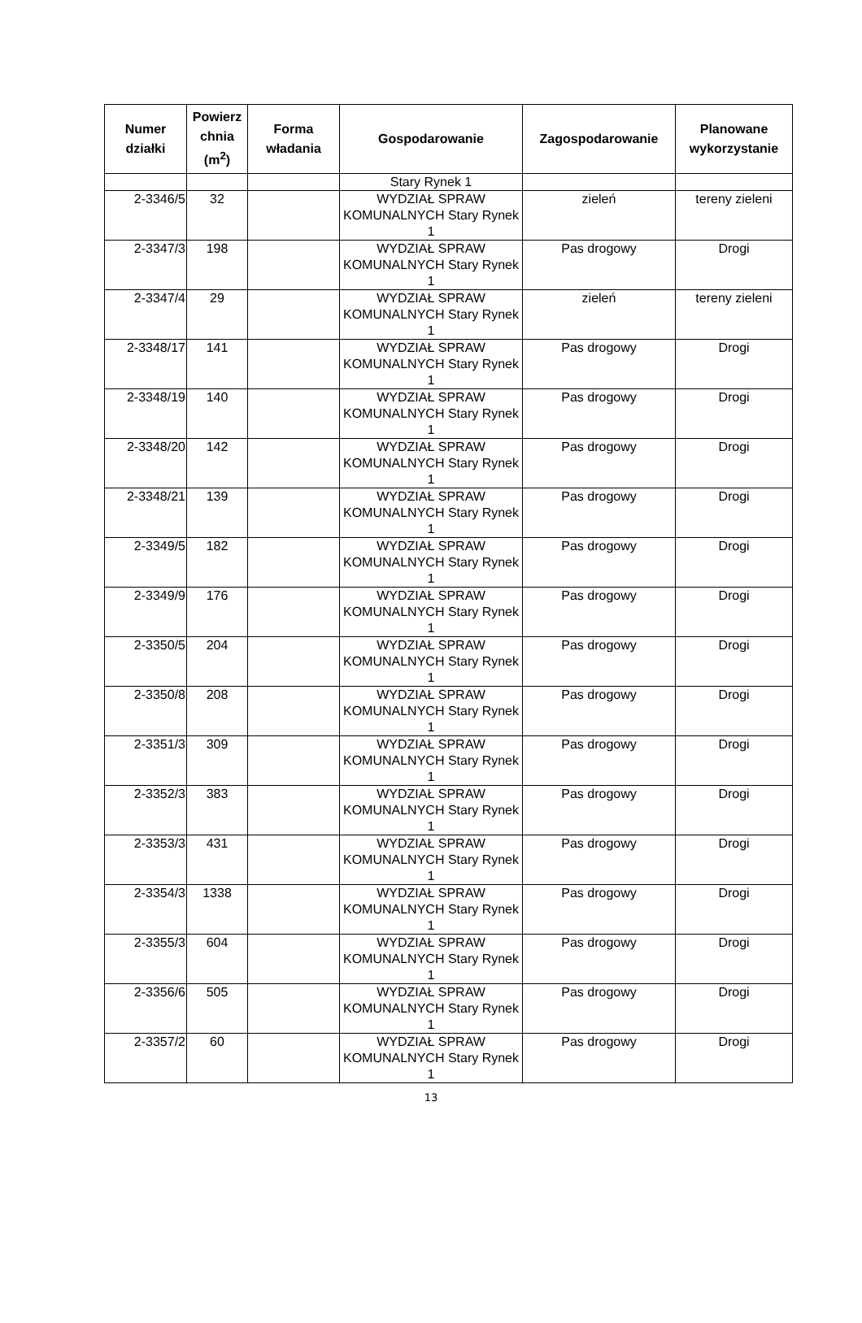| Numer działki | Powierz chnia (m<sup>2</sup>) | Forma władania | Gospodarowanie | Zagospodarowanie | Planowane wykorzystanie |
| --- | --- | --- | --- | --- | --- |
| | | | Stary Rynek 1 | | |
| 2-3346/5 | 32 | | WYDZIAŁ SPRAW KOMUNALNYCH Stary Rynek 1 | zieleń | tereny zieleni |
| 2-3347/3 | 198 | | WYDZIAŁ SPRAW KOMUNALNYCH Stary Rynek 1 | Pas drogowy | Drogi |
| 2-3347/4 | 29 | | WYDZIAŁ SPRAW KOMUNALNYCH Stary Rynek 1 | zieleń | tereny zieleni |
| 2-3348/17 | 141 | | WYDZIAŁ SPRAW KOMUNALNYCH Stary Rynek 1 | Pas drogowy | Drogi |
| 2-3348/19 | 140 | | WYDZIAŁ SPRAW KOMUNALNYCH Stary Rynek 1 | Pas drogowy | Drogi |
| 2-3348/20 | 142 | | WYDZIAŁ SPRAW KOMUNALNYCH Stary Rynek 1 | Pas drogowy | Drogi |
| 2-3348/21 | 139 | | WYDZIAŁ SPRAW KOMUNALNYCH Stary Rynek 1 | Pas drogowy | Drogi |
| 2-3349/5 | 182 | | WYDZIAŁ SPRAW KOMUNALNYCH Stary Rynek 1 | Pas drogowy | Drogi |
| 2-3349/9 | 176 | | WYDZIAŁ SPRAW KOMUNALNYCH Stary Rynek 1 | Pas drogowy | Drogi |
| 2-3350/5 | 204 | | WYDZIAŁ SPRAW KOMUNALNYCH Stary Rynek 1 | Pas drogowy | Drogi |
| 2-3350/8 | 208 | | WYDZIAŁ SPRAW KOMUNALNYCH Stary Rynek 1 | Pas drogowy | Drogi |
| 2-3351/3 | 309 | | WYDZIAŁ SPRAW KOMUNALNYCH Stary Rynek 1 | Pas drogowy | Drogi |
| 2-3352/3 | 383 | | WYDZIAŁ SPRAW KOMUNALNYCH Stary Rynek 1 | Pas drogowy | Drogi |
| 2-3353/3 | 431 | | WYDZIAŁ SPRAW KOMUNALNYCH Stary Rynek 1 | Pas drogowy | Drogi |
| 2-3354/3 | 1338 | | WYDZIAŁ SPRAW KOMUNALNYCH Stary Rynek 1 | Pas drogowy | Drogi |
| 2-3355/3 | 604 | | WYDZIAŁ SPRAW KOMUNALNYCH Stary Rynek 1 | Pas drogowy | Drogi |
| 2-3356/6 | 505 | | WYDZIAŁ SPRAW KOMUNALNYCH Stary Rynek 1 | Pas drogowy | Drogi |
| 2-3357/2 | 60 | | WYDZIAŁ SPRAW KOMUNALNYCH Stary Rynek 1 | Pas drogowy | Drogi |
13